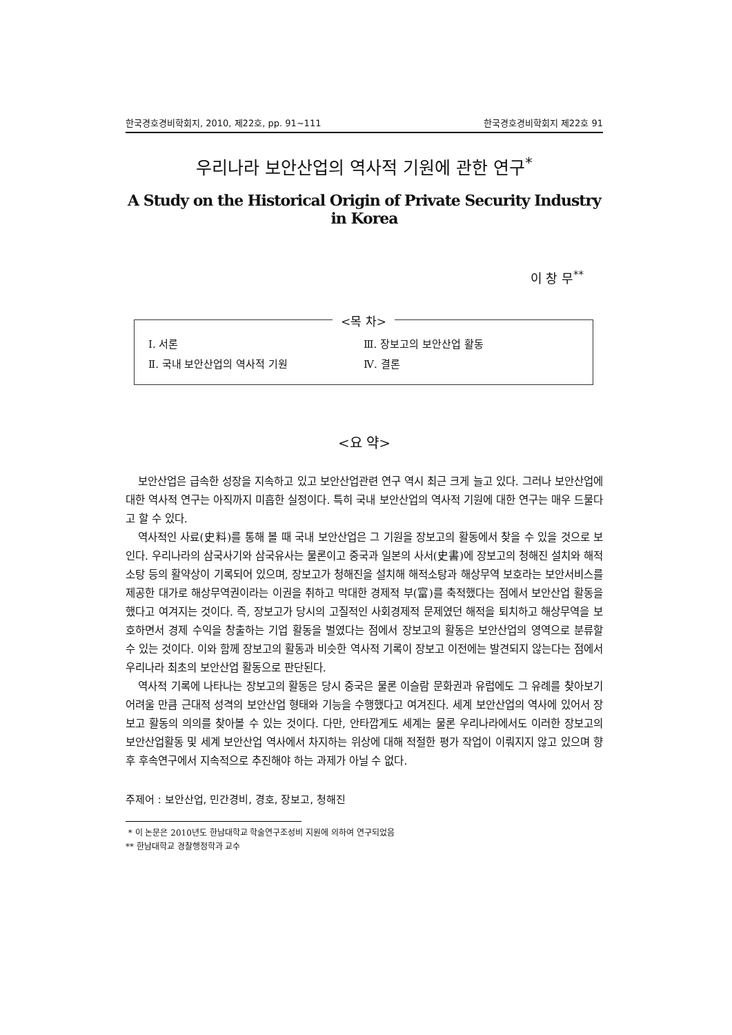한국경호경비학회지, 2010, 제22호, pp. 91∼111 한국경호경비학회지 제22호 91
우리나라 보안산업의 역사적 기원에 관한 연구<sup>*</sup>
A Study on the Historical Origin of Private Security Industry in Korea
이 창 무<sup>**</sup>
<목 차>
Ⅰ. 서론 Ⅲ. 장보고의 보안산업 활동
Ⅱ. 국내 보안산업의 역사적 기원 Ⅳ. 결론
<요 약>
보안산업은 급속한 성장을 지속하고 있고 보안산업관련 연구 역시 최근 크게 늘고 있다. 그러나 보안산업에 대한 역사적 연구는 아직까지 미흡한 실정이다. 특히 국내 보안산업의 역사적 기원에 대한 연구는 매우 드물다고 할 수 있다.
역사적인 사료(史料)를 통해 볼 때 국내 보안산업은 그 기원을 장보고의 활동에서 찾을 수 있을 것으로 보인다. 우리나라의 삼국사기와 삼국유사는 물론이고 중국과 일본의 사서(史書)에 장보고의 청해진 설치와 해적 소탕 등의 활약상이 기록되어 있으며, 장보고가 청해진을 설치해 해적소탕과 해상무역 보호라는 보안서비스를 제공한 대가로 해상무역권이라는 이권을 취하고 막대한 경제적 부(富)를 축적했다는 점에서 보안산업 활동을 했다고 여겨지는 것이다. 즉, 장보고가 당시의 고질적인 사회경제적 문제였던 해적을 퇴치하고 해상무역을 보호하면서 경제 수익을 창출하는 기업 활동을 벌였다는 점에서 장보고의 활동은 보안산업의 영역으로 분류할 수 있는 것이다. 이와 함께 장보고의 활동과 비슷한 역사적 기록이 장보고 이전에는 발견되지 않는다는 점에서 우리나라 최초의 보안산업 활동으로 판단된다.
역사적 기록에 나타나는 장보고의 활동은 당시 중국은 물론 이슬람 문화권과 유럽에도 그 유례를 찾아보기 어려울 만큼 근대적 성격의 보안산업 형태와 기능을 수행했다고 여겨진다. 세계 보안산업의 역사에 있어서 장보고 활동의 의의를 찾아볼 수 있는 것이다. 다만, 안타깝게도 세계는 물론 우리나라에서도 이러한 장보고의 보안산업활동 및 세계 보안산업 역사에서 차지하는 위상에 대해 적절한 평가 작업이 이뤄지지 않고 있으며 향후 후속연구에서 지속적으로 추진해야 하는 과제가 아닐 수 없다.
주제어 : 보안산업, 민간경비, 경호, 장보고, 청해진
* 이 논문은 2010년도 한남대학교 학술연구조성비 지원에 의하여 연구되었음
** 한남대학교 경찰행정학과 교수